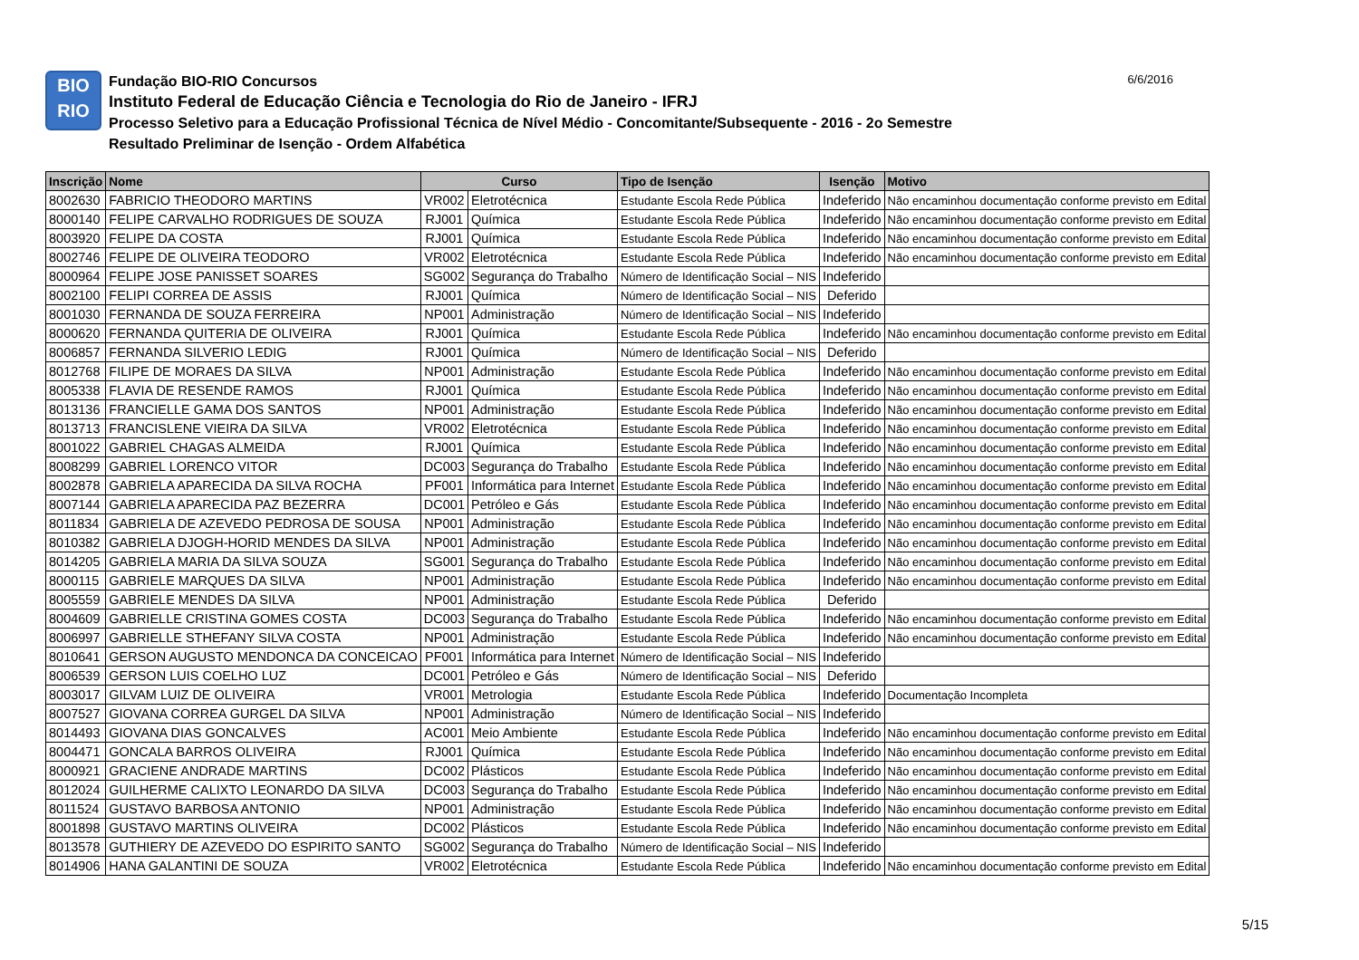BIO
RIO
Fundação BIO-RIO Concursos
Instituto Federal de Educação Ciência e Tecnologia do Rio de Janeiro - IFRJ
Processo Seletivo para a Educação Profissional Técnica de Nível Médio - Concomitante/Subsequente - 2016 - 2o Semestre
Resultado Preliminar de Isenção - Ordem Alfabética
6/6/2016
| Inscrição | Nome | Curso | | Tipo de Isenção | Isenção | Motivo |
| --- | --- | --- | --- | --- | --- | --- |
| 8002630 | FABRICIO THEODORO MARTINS | VR002 | Eletrotécnica | Estudante Escola Rede Pública | Indeferido | Não encaminhou documentação conforme previsto em Edital |
| 8000140 | FELIPE CARVALHO RODRIGUES DE SOUZA | RJ001 | Química | Estudante Escola Rede Pública | Indeferido | Não encaminhou documentação conforme previsto em Edital |
| 8003920 | FELIPE DA COSTA | RJ001 | Química | Estudante Escola Rede Pública | Indeferido | Não encaminhou documentação conforme previsto em Edital |
| 8002746 | FELIPE DE OLIVEIRA TEODORO | VR002 | Eletrotécnica | Estudante Escola Rede Pública | Indeferido | Não encaminhou documentação conforme previsto em Edital |
| 8000964 | FELIPE JOSE PANISSET SOARES | SG002 | Segurança do Trabalho | Número de Identificação Social – NIS | Indeferido | |
| 8002100 | FELIPI CORREA DE ASSIS | RJ001 | Química | Número de Identificação Social – NIS | Deferido | |
| 8001030 | FERNANDA DE SOUZA FERREIRA | NP001 | Administração | Número de Identificação Social – NIS | Indeferido | |
| 8000620 | FERNANDA QUITERIA DE OLIVEIRA | RJ001 | Química | Estudante Escola Rede Pública | Indeferido | Não encaminhou documentação conforme previsto em Edital |
| 8006857 | FERNANDA SILVERIO LEDIG | RJ001 | Química | Número de Identificação Social – NIS | Deferido | |
| 8012768 | FILIPE DE MORAES DA SILVA | NP001 | Administração | Estudante Escola Rede Pública | Indeferido | Não encaminhou documentação conforme previsto em Edital |
| 8005338 | FLAVIA DE RESENDE RAMOS | RJ001 | Química | Estudante Escola Rede Pública | Indeferido | Não encaminhou documentação conforme previsto em Edital |
| 8013136 | FRANCIELLE GAMA DOS SANTOS | NP001 | Administração | Estudante Escola Rede Pública | Indeferido | Não encaminhou documentação conforme previsto em Edital |
| 8013713 | FRANCISLENE VIEIRA DA SILVA | VR002 | Eletrotécnica | Estudante Escola Rede Pública | Indeferido | Não encaminhou documentação conforme previsto em Edital |
| 8001022 | GABRIEL CHAGAS ALMEIDA | RJ001 | Química | Estudante Escola Rede Pública | Indeferido | Não encaminhou documentação conforme previsto em Edital |
| 8008299 | GABRIEL LORENCO VITOR | DC003 | Segurança do Trabalho | Estudante Escola Rede Pública | Indeferido | Não encaminhou documentação conforme previsto em Edital |
| 8002878 | GABRIELA APARECIDA DA SILVA ROCHA | PF001 | Informática para Internet | Estudante Escola Rede Pública | Indeferido | Não encaminhou documentação conforme previsto em Edital |
| 8007144 | GABRIELA APARECIDA PAZ BEZERRA | DC001 | Petróleo e Gás | Estudante Escola Rede Pública | Indeferido | Não encaminhou documentação conforme previsto em Edital |
| 8011834 | GABRIELA DE AZEVEDO PEDROSA DE SOUSA | NP001 | Administração | Estudante Escola Rede Pública | Indeferido | Não encaminhou documentação conforme previsto em Edital |
| 8010382 | GABRIELA DJOGH-HORID MENDES DA SILVA | NP001 | Administração | Estudante Escola Rede Pública | Indeferido | Não encaminhou documentação conforme previsto em Edital |
| 8014205 | GABRIELA MARIA DA SILVA SOUZA | SG001 | Segurança do Trabalho | Estudante Escola Rede Pública | Indeferido | Não encaminhou documentação conforme previsto em Edital |
| 8000115 | GABRIELE MARQUES DA SILVA | NP001 | Administração | Estudante Escola Rede Pública | Indeferido | Não encaminhou documentação conforme previsto em Edital |
| 8005559 | GABRIELE MENDES DA SILVA | NP001 | Administração | Estudante Escola Rede Pública | Deferido | |
| 8004609 | GABRIELLE CRISTINA GOMES COSTA | DC003 | Segurança do Trabalho | Estudante Escola Rede Pública | Indeferido | Não encaminhou documentação conforme previsto em Edital |
| 8006997 | GABRIELLE STHEFANY SILVA COSTA | NP001 | Administração | Estudante Escola Rede Pública | Indeferido | Não encaminhou documentação conforme previsto em Edital |
| 8010641 | GERSON AUGUSTO MENDONCA DA CONCEICAO | PF001 | Informática para Internet | Número de Identificação Social – NIS | Indeferido | |
| 8006539 | GERSON LUIS COELHO LUZ | DC001 | Petróleo e Gás | Número de Identificação Social – NIS | Deferido | |
| 8003017 | GILVAM LUIZ DE OLIVEIRA | VR001 | Metrologia | Estudante Escola Rede Pública | Indeferido | Documentação Incompleta |
| 8007527 | GIOVANA CORREA GURGEL DA SILVA | NP001 | Administração | Número de Identificação Social – NIS | Indeferido | |
| 8014493 | GIOVANA DIAS GONCALVES | AC001 | Meio Ambiente | Estudante Escola Rede Pública | Indeferido | Não encaminhou documentação conforme previsto em Edital |
| 8004471 | GONCALA BARROS OLIVEIRA | RJ001 | Química | Estudante Escola Rede Pública | Indeferido | Não encaminhou documentação conforme previsto em Edital |
| 8000921 | GRACIENE ANDRADE MARTINS | DC002 | Plásticos | Estudante Escola Rede Pública | Indeferido | Não encaminhou documentação conforme previsto em Edital |
| 8012024 | GUILHERME CALIXTO LEONARDO DA SILVA | DC003 | Segurança do Trabalho | Estudante Escola Rede Pública | Indeferido | Não encaminhou documentação conforme previsto em Edital |
| 8011524 | GUSTAVO BARBOSA ANTONIO | NP001 | Administração | Estudante Escola Rede Pública | Indeferido | Não encaminhou documentação conforme previsto em Edital |
| 8001898 | GUSTAVO MARTINS OLIVEIRA | DC002 | Plásticos | Estudante Escola Rede Pública | Indeferido | Não encaminhou documentação conforme previsto em Edital |
| 8013578 | GUTHIERY DE AZEVEDO DO ESPIRITO SANTO | SG002 | Segurança do Trabalho | Número de Identificação Social – NIS | Indeferido | |
| 8014906 | HANA GALANTINI DE SOUZA | VR002 | Eletrotécnica | Estudante Escola Rede Pública | Indeferido | Não encaminhou documentação conforme previsto em Edital |
5/15